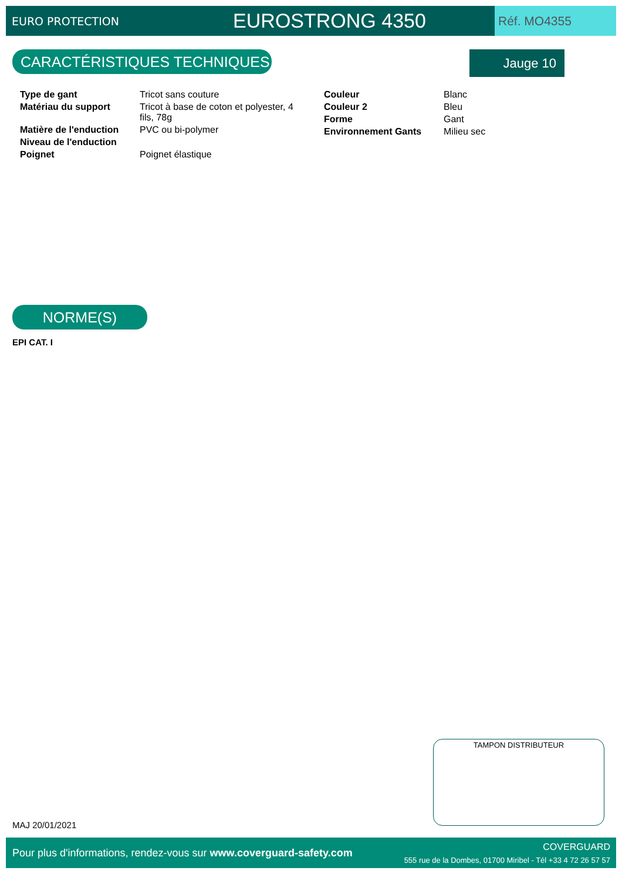EURO PROTECTION
EUROSTRONG 4350
Réf. MO4355
CARACTÉRISTIQUES TECHNIQUES Jauge 10
| Type de gant | Tricot sans couture |
| Matériau du support | Tricot à base de coton et polyester, 4 fils, 78g |
| Matière de l'enduction | PVC ou bi-polymer |
| Niveau de l'enduction | |
| Poignet | Poignet élastique |
| Couleur | Blanc |
| Couleur 2 | Bleu |
| Forme | Gant |
| Environnement Gants | Milieu sec |
NORME(S)
EPI CAT. I
TAMPON DISTRIBUTEUR
MAJ 20/01/2021
Pour plus d'informations, rendez-vous sur www.coverguard-safety.com
COVERGUARD
555 rue de la Dombes, 01700 Miribel - Tél +33 4 72 26 57 57